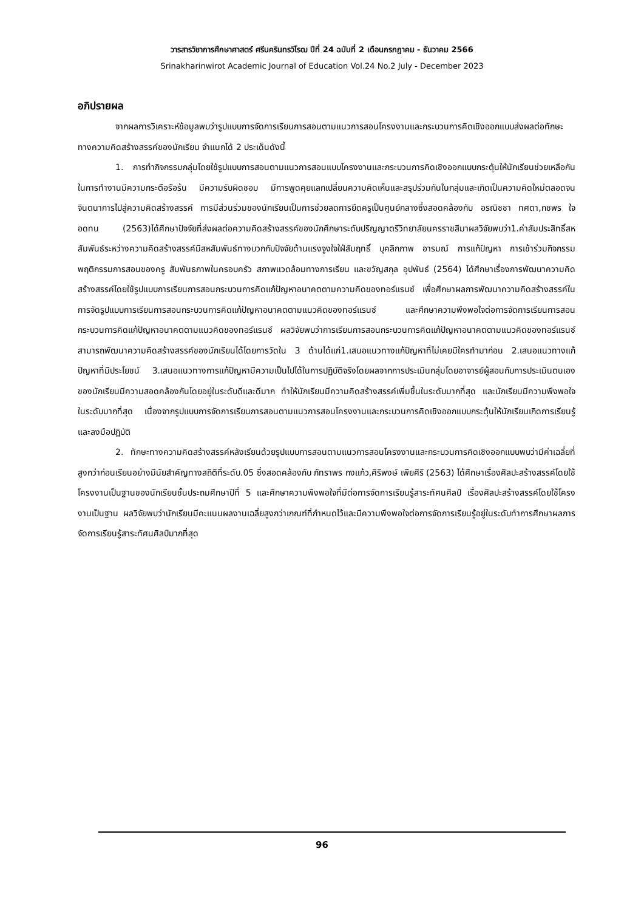วารสารวิชาการศึกษาศาสตร์ ศรีนครินทรวิโรฒ ปีที่ 24 ฉบับที่ 2 เดือนกรกฎาคม - ธันวาคม 2566
Srinakharinwirot Academic Journal of Education Vol.24 No.2 July - December 2023
อภิปรายผล
จากผลการวิเคราะห์ข้อมูลพบว่ารูปแบบการจัดการเรียนการสอนตามแนวการสอนโครงงานและกระบวนการคิดเชิงออกแบบส่งผลต่อทักษะทางความคิดสร้างสรรค์ของนักเรียน จำแนกได้ 2 ประเด็นดังนี้
1. การทำกิจกรรมกลุ่มโดยใช้รูปแบบการสอนตามแนวการสอนแบบโครงงานและกระบวนการคิดเชิงออกแบบกระตุ้นให้นักเรียนช่วยเหลือกันในการทำงานมีความกระตือรือร้น มีความรับผิดชอบ มีการพูดคุยแลกเปลี่ยนความคิดเห็นและสรุปร่วมกันในกลุ่มและเกิดเป็นความคิดใหม่ตลอดจนจินตนาการไปสู่ความคิดสร้างสรรค์ การมีส่วนร่วมของนักเรียนเป็นการช่วยลดการยึดครูเป็นศูนย์กลางซึ่งสอดคล้องกับ อรณิชชา ทศตา,กชพร ใจอดทน (2563)ได้ศึกษาปัจจัยที่ส่งผลต่อความคิดสร้างสรรค์ของนักศึกษาระดับปริญญาตรีวิทยาลัยนครราชสีมาผลวิจัยพบว่า1.ค่าสัมประสิทธิ์สหสัมพันธ์ระหว่างความคิดสร้างสรรค์มีสหสัมพันธ์ทางบวกกับปัจจัยด้านแรงจูงใจใฝ่สัมฤทธิ์ บุคลิกภาพ อารมณ์ การแก้ปัญหา การเข้าร่วมกิจกรรม พฤติกรรมการสอนของครู สัมพันธภาพในครอบครัว สภาพแวดล้อมทางการเรียน และขวัญสกุล อุปพันธ์ (2564) ได้ศึกษาเรื่องการพัฒนาความคิดสร้างสรรค์โดยใช้รูปแบบการเรียนการสอนกระบวนการคิดแก้ปัญหาอนาคตตามความคิดของทอร์แรนซ์ เพื่อศึกษาผลการพัฒนาความคิดสร้างสรรค์ในการจัดรูปแบบการเรียนการสอนกระบวนการคิดแก้ปัญหาอนาคตตามแนวคิดของทอร์แรนซ์ และศึกษาความพึงพอใจต่อการจัดการเรียนการสอนกระบวนการคิดแก้ปัญหาอนาคตตามแนวคิดของทอร์แรนซ์ ผลวิจัยพบว่าการเรียนการสอนกระบวนการคิดแก้ปัญหาอนาคตตามแนวคิดของทอร์แรนซ์สามารถพัฒนาความคิดสร้างสรรค์ของนักเรียนได้โดยการวัดใน 3 ด้านได้แก่1.เสนอแนวทางแก้ปัญหาที่ไม่เคยมีใครทำมาก่อน 2.เสนอแนวทางแก้ปัญหาที่มีประโยชน์ 3.เสนอแนวทางการแก้ปัญหามีความเป็นไปได้ในการปฏิบัติจริงโดยผลจากการประเมินกลุ่มโดยอาจารย์ผู้สอนกับการประเมินตนเองของนักเรียนมีความสอดคล้องกันโดยอยู่ในระดับดีและดีมาก ทำให้นักเรียนมีความคิดสร้างสรรค์เพิ่มขึ้นในระดับมากที่สุด และนักเรียนมีความพึงพอใจในระดับมากที่สุด เนื่องจากรูปแบบการจัดการเรียนการสอนตามแนวการสอนโครงงานและกระบวนการคิดเชิงออกแบบกระตุ้นให้นักเรียนเกิดการเรียนรู้และลงมือปฏิบัติ
2. ทักษะทางความคิดสร้างสรรค์หลังเรียนด้วยรูปแบบการสอนตามแนวการสอนโครงงานและกระบวนการคิดเชิงออกแบบพบว่ามีค่าเฉลี่ยที่สูงกว่าก่อนเรียนอย่างมีนัยสำคัญทางสถิติที่ระดับ.05 ซึ่งสอดคล้องกับ ภัทราพร กงแก้ว,ศิริพงษ์ เพียศิริ (2563) ได้ศึกษาเรื่องศิลปะสร้างสรรค์โดยใช้โครงงานเป็นฐานของนักเรียนชั้นประถมศึกษาปีที่ 5 และศึกษาความพึงพอใจที่มีต่อการจัดการเรียนรู้สาระทัศนศิลป์ เรื่องศิลปะสร้างสรรค์โดยใช้โครงงานเป็นฐาน ผลวิจัยพบว่านักเรียนมีคะแนนผลงานเฉลี่ยสูงกว่าเกณฑ์ที่กำหนดไว้และมีความพึงพอใจต่อการจัดการเรียนรู้อยู่ในระดับทำการศึกษาผลการจัดการเรียนรู้สาระทัศนศิลป์มากที่สุด
96